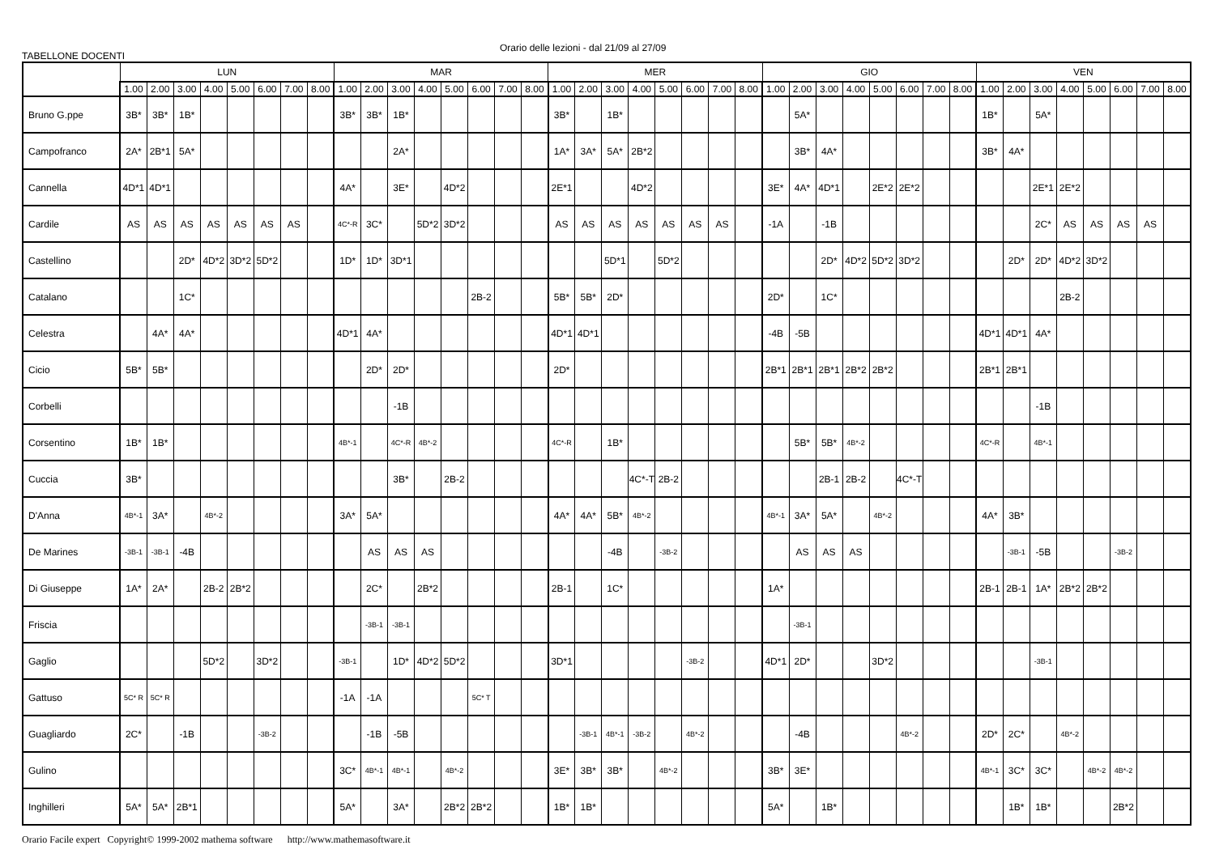TABELLONE DOCENTI
Orario delle lezioni - dal 21/09 al 27/09
| | LUN | | | | | | | | MAR | | | | | | | | MER | | | | | | | | GIO | | | | | | | | VEN | | | | | | | |
| --- | --- | --- | --- | --- | --- | --- | --- | --- | --- | --- | --- | --- | --- | --- | --- | --- | --- | --- | --- | --- | --- | --- | --- | --- | --- | --- | --- | --- | --- | --- | --- | --- | --- | --- | --- | --- | --- | --- | --- | --- |
| | 1.00 | 2.00 | 3.00 | 4.00 | 5.00 | 6.00 | 7.00 | 8.00 | 1.00 | 2.00 | 3.00 | 4.00 | 5.00 | 6.00 | 7.00 | 8.00 | 1.00 | 2.00 | 3.00 | 4.00 | 5.00 | 6.00 | 7.00 | 8.00 | 1.00 | 2.00 | 3.00 | 4.00 | 5.00 | 6.00 | 7.00 | 8.00 | 1.00 | 2.00 | 3.00 | 4.00 | 5.00 | 6.00 | 7.00 | 8.00 |
| Bruno G.ppe | 3B* | 3B* | 1B* | | | | | | 3B* | 3B* | 1B* | | | | | | 3B* | | 1B* | | | | | | | 5A* | | | | | | | 1B* | | 5A* | | | | | |
| Campofranco | 2A* | 2B*1 | 5A* | | | | | | | | 2A* | | | | | | 1A* | 3A* | 5A* | 2B*2 | | | | | | 3B* | 4A* | | | | | | 3B* | 4A* | | | | | | |
| Cannella | 4D*1 | 4D*1 | | | | | | | 4A* | | 3E* | | 4D*2 | | | | 2E*1 | | | 4D*2 | | | | | 3E* | 4A* | 4D*1 | | 2E*2 | 2E*2 | | | | | 2E*1 | 2E*2 | | | | |
| Cardile | AS | AS | AS | AS | AS | AS | AS | | 4C*-R | 3C* | | 5D*2 | 3D*2 | | | | AS | AS | AS | AS | AS | AS | AS | | -1A | | -1B | | | | | | | | 2C* | AS | AS | AS | AS | |
| Castellino | | | 2D* | 4D*2 | 3D*2 | 5D*2 | | | 1D* | 1D* | 3D*1 | | | | | | | | 5D*1 | | 5D*2 | | | | | | 2D* | 4D*2 | 5D*2 | 3D*2 | | | | 2D* | 2D* | 4D*2 | 3D*2 | | | |
| Catalano | | | 1C* | | | | | | | | | | | 2B-2 | | | 5B* | 5B* | 2D* | | | | | | 2D* | | 1C* | | | | | | | | | 2B-2 | | | | |
| Celestra | | 4A* | 4A* | | | | | | 4D*1 | 4A* | | | | | | | 4D*1 | 4D*1 | | | | | | | -4B | -5B | | | | | | | 4D*1 | 4D*1 | 4A* | | | | | |
| Cicio | 5B* | 5B* | | | | | | | | 2D* | 2D* | | | | | | 2D* | | | | | | | | 2B*1 | 2B*1 | 2B*1 | 2B*2 | 2B*2 | | | | 2B*1 | 2B*1 | | | | | | |
| Corbelli | | | | | | | | | | | -1B | | | | | | | | | | | | | | | | | | | | | | | | -1B | | | | | |
| Corsentino | 1B* | 1B* | | | | | | | 4B*-1 | | 4C*-R | 4B*-2 | | | | | 4C*-R | | 1B* | | | | | | | 5B* | 5B* | 4B*-2 | | | | | 4C*-R | | 4B*-1 | | | | | |
| Cuccia | 3B* | | | | | | | | | | 3B* | | 2B-2 | | | | | | | 4C*-T | 2B-2 | | | | | | 2B-1 | 2B-2 | | 4C*-T | | | | | | | | | | |
| D'Anna | 4B*-1 | 3A* | | 4B*-2 | | | | | 3A* | 5A* | | | | | | | 4A* | 4A* | 5B* | 4B*-2 | | | | | 4B*-1 | 3A* | 5A* | | 4B*-2 | | | | 4A* | 3B* | | | | | | |
| De Marines | -3B-1 | -3B-1 | -4B | | | | | | | AS | AS | AS | | | | | | | -4B | | -3B-2 | | | | | AS | AS | AS | | | | | | -3B-1 | -5B | | | -3B-2 | | |
| Di Giuseppe | 1A* | 2A* | | 2B-2 | 2B*2 | | | | | 2C* | | 2B*2 | | | | | 2B-1 | | 1C* | | | | | | 1A* | | | | | | | | 2B-1 | 2B-1 | 1A* | 2B*2 | 2B*2 | | | |
| Friscia | | | | | | | | | | -3B-1 | -3B-1 | | | | | | | | | | | | | | | -3B-1 | | | | | | | | | | | | | | |
| Gaglio | | | | 5D*2 | | 3D*2 | | | -3B-1 | | 1D* | 4D*2 | 5D*2 | | | | 3D*1 | | | | | -3B-2 | | | 4D*1 | 2D* | | | 3D*2 | | | | | | -3B-1 | | | | | |
| Gattuso | 5C* R | 5C* R | | | | | | | -1A | -1A | | | | 5C* T | | | | | | | | | | | | | | | | | | | | | | | | | | |
| Guagliardo | 2C* | | -1B | | | -3B-2 | | | | -1B | -5B | | | | | | | -3B-1 | 4B*-1 | -3B-2 | | 4B*-2 | | | | -4B | | | | 4B*-2 | | | 2D* | 2C* | | 4B*-2 | | | | |
| Gulino | | | | | | | | | 3C* | 4B*-1 | 4B*-1 | | 4B*-2 | | | | 3E* | 3B* | 3B* | | 4B*-2 | | | | 3B* | 3E* | | | | | | | 4B*-1 | 3C* | 3C* | | 4B*-2 | 4B*-2 | | |
| Inghilleri | 5A* | 5A* | 2B*1 | | | | | | 5A* | | 3A* | | 2B*2 | 2B*2 | | | 1B* | 1B* | | | | | | | 5A* | | 1B* | | | | | | | 1B* | 1B* | | | 2B*2 | | |
Orario Facile expert Copyright© 1999-2002 mathema software http://www.mathemasoftware.it